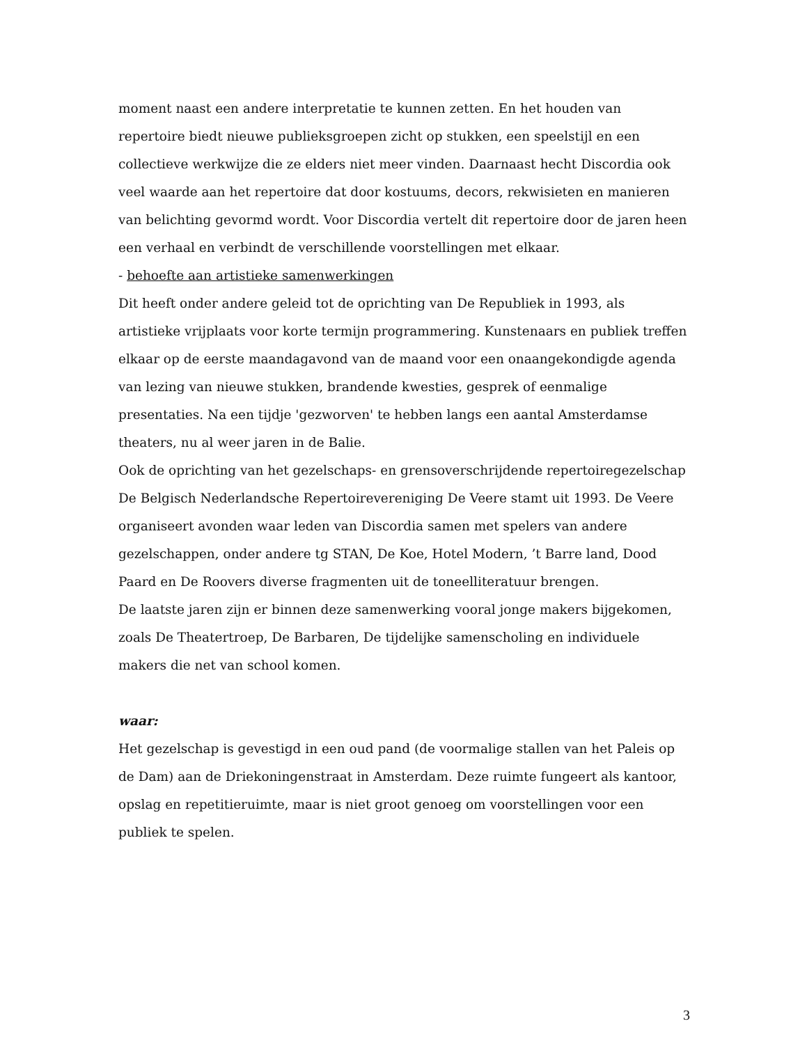moment naast een andere interpretatie te kunnen zetten. En het houden van repertoire biedt nieuwe publieksgroepen zicht op stukken, een speelstijl en een collectieve werkwijze die ze elders niet meer vinden. Daarnaast hecht Discordia ook veel waarde aan het repertoire dat door kostuums, decors, rekwisieten en manieren van belichting gevormd wordt. Voor Discordia vertelt dit repertoire door de jaren heen een verhaal en verbindt de verschillende voorstellingen met elkaar.
- behoefte aan artistieke samenwerkingen
Dit heeft onder andere geleid tot de oprichting van De Republiek in 1993, als artistieke vrijplaats voor korte termijn programmering. Kunstenaars en publiek treffen elkaar op de eerste maandagavond van de maand voor een onaangekondigde agenda van lezing van nieuwe stukken, brandende kwesties, gesprek of eenmalige presentaties. Na een tijdje 'gezworven' te hebben langs een aantal Amsterdamse theaters, nu al weer jaren in de Balie.
Ook de oprichting van het gezelschaps- en grensoverschrijdende repertoiregezelschap De Belgisch Nederlandsche Repertoirevereniging De Veere stamt uit 1993. De Veere organiseert avonden waar leden van Discordia samen met spelers van andere gezelschappen, onder andere tg STAN, De Koe, Hotel Modern, ’t Barre land, Dood Paard en De Roovers diverse fragmenten uit de toneelliteratuur brengen.
De laatste jaren zijn er binnen deze samenwerking vooral jonge makers bijgekomen, zoals De Theatertroep, De Barbaren, De tijdelijke samenscholing en individuele makers die net van school komen.
waar:
Het gezelschap is gevestigd in een oud pand (de voormalige stallen van het Paleis op de Dam) aan de Driekoningenstraat in Amsterdam. Deze ruimte fungeert als kantoor, opslag en repetitieruimte, maar is niet groot genoeg om voorstellingen voor een publiek te spelen.
3